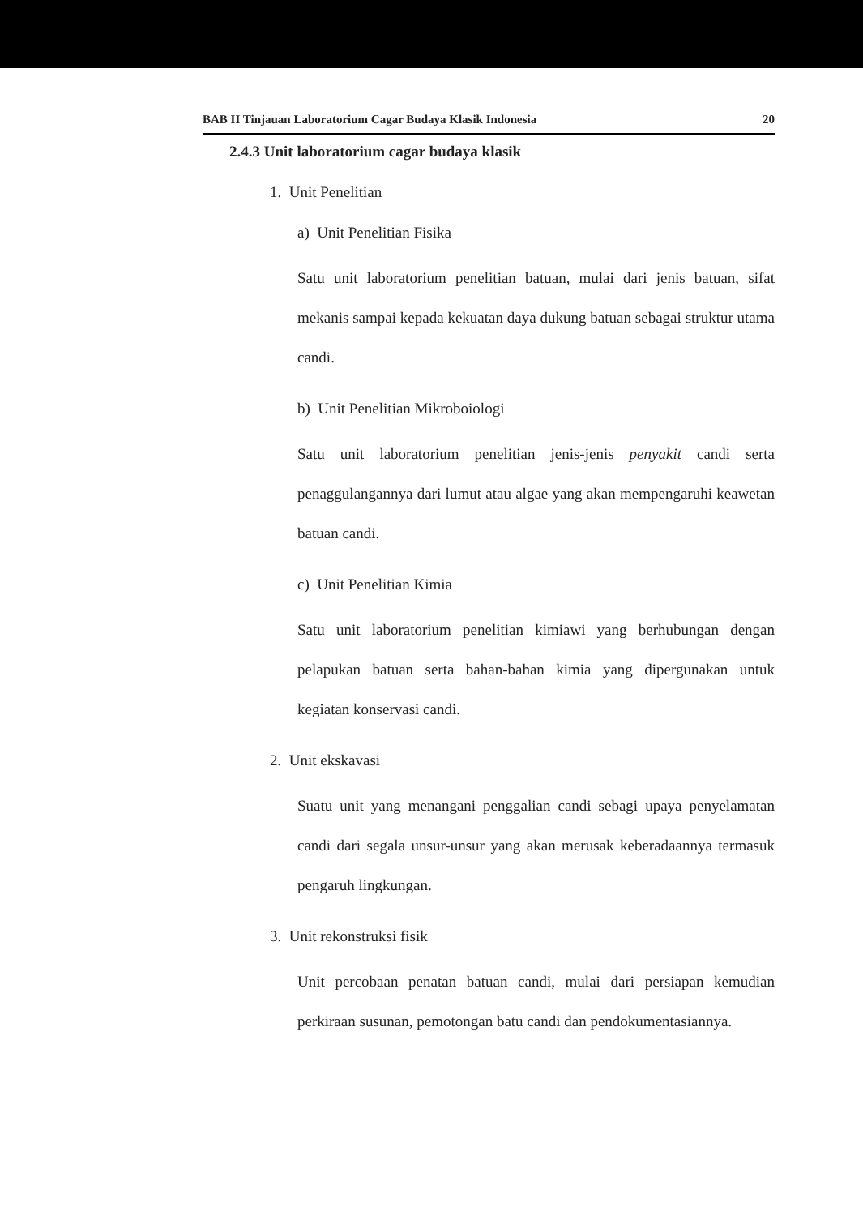BAB II Tinjauan Laboratorium Cagar Budaya Klasik Indonesia 20
2.4.3 Unit laboratorium cagar budaya klasik
1. Unit Penelitian
a) Unit Penelitian Fisika
Satu unit laboratorium penelitian batuan, mulai dari jenis batuan, sifat mekanis sampai kepada kekuatan daya dukung batuan sebagai struktur utama candi.
b) Unit Penelitian Mikroboiologi
Satu unit laboratorium penelitian jenis-jenis penyakit candi serta penaggulangannya dari lumut atau algae yang akan mempengaruhi keawetan batuan candi.
c) Unit Penelitian Kimia
Satu unit laboratorium penelitian kimiawi yang berhubungan dengan pelapukan batuan serta bahan-bahan kimia yang dipergunakan untuk kegiatan konservasi candi.
2. Unit ekskavasi
Suatu unit yang menangani penggalian candi sebagi upaya penyelamatan candi dari segala unsur-unsur yang akan merusak keberadaannya termasuk pengaruh lingkungan.
3. Unit rekonstruksi fisik
Unit percobaan penatan batuan candi, mulai dari persiapan kemudian perkiraan susunan, pemotongan batu candi dan pendokumentasiannya.